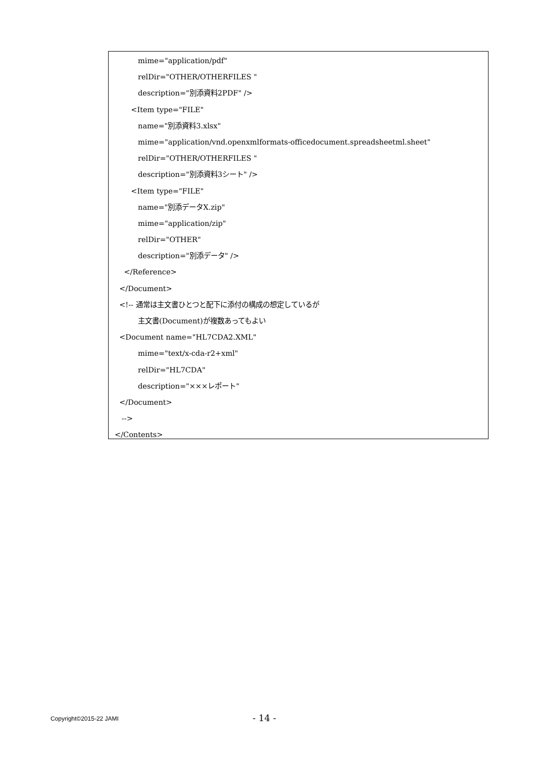mime="application/pdf"
relDir="OTHER/OTHERFILES "
description="別添資料2PDF" />
<Item type="FILE"
name="別添資料3.xlsx"
mime="application/vnd.openxmlformats-officedocument.spreadsheetml.sheet"
relDir="OTHER/OTHERFILES "
description="別添資料3シート" />
<Item type="FILE"
name="別添データX.zip"
mime="application/zip"
relDir="OTHER"
description="別添データ" />
</Reference>
</Document>
<!-- 通常は主文書ひとつと配下に添付の構成の想定しているが
主文書(Document)が複数あってもよい
<Document name="HL7CDA2.XML"
mime="text/x-cda-r2+xml"
relDir="HL7CDA"
description="×××レポート"
</Document>
-->
</Contents>
Copyright©2015-22 JAMI - 14 -